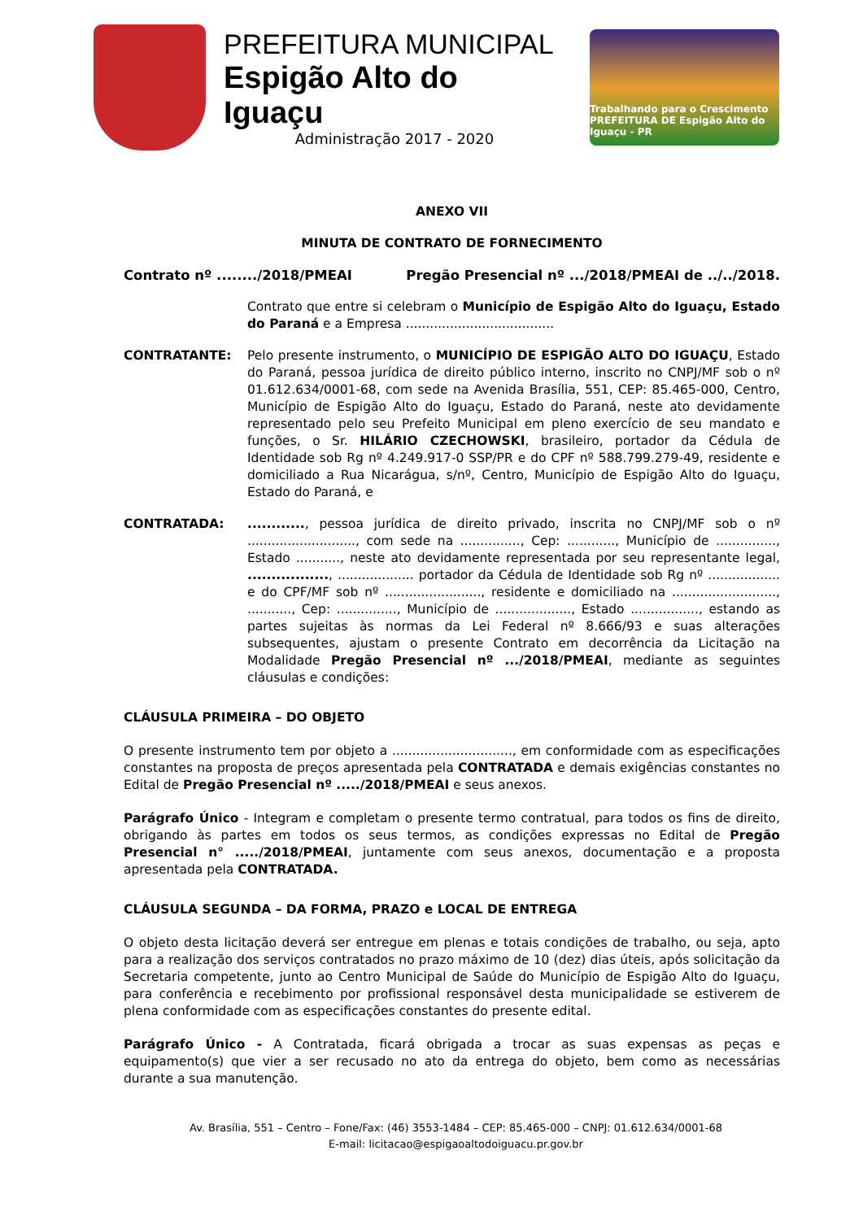PREFEITURA MUNICIPAL
Espigão Alto do Iguaçu
Administração 2017 - 2020
Trabalhando para o Crescimento
PREFEITURA DE Espigão Alto do Iguaçu - PR
ANEXO VII
MINUTA DE CONTRATO DE FORNECIMENTO
Contrato nº ......../2018/PMEAI Pregão Presencial nº .../2018/PMEAI de ../../2018.
Contrato que entre si celebram o Município de Espigão Alto do Iguaçu, Estado do Paraná e a Empresa .....................................
CONTRATANTE: Pelo presente instrumento, o MUNICÍPIO DE ESPIGÃO ALTO DO IGUAÇU, Estado do Paraná, pessoa jurídica de direito público interno, inscrito no CNPJ/MF sob o nº 01.612.634/0001-68, com sede na Avenida Brasília, 551, CEP: 85.465-000, Centro, Município de Espigão Alto do Iguaçu, Estado do Paraná, neste ato devidamente representado pelo seu Prefeito Municipal em pleno exercício de seu mandato e funções, o Sr. HILÁRIO CZECHOWSKI, brasileiro, portador da Cédula de Identidade sob Rg nº 4.249.917-0 SSP/PR e do CPF nº 588.799.279-49, residente e domiciliado a Rua Nicarágua, s/nº, Centro, Município de Espigão Alto do Iguaçu, Estado do Paraná, e
CONTRATADA: ............, pessoa jurídica de direito privado, inscrita no CNPJ/MF sob o nº ..........................., com sede na ..............., Cep: ............, Município de ..............., Estado ..........., neste ato devidamente representada por seu representante legal, ................., ................... portador da Cédula de Identidade sob Rg nº .................. e do CPF/MF sob nº ........................, residente e domiciliado na .........................., ..........., Cep: ..............., Município de ..................., Estado ................., estando as partes sujeitas às normas da Lei Federal nº 8.666/93 e suas alterações subsequentes, ajustam o presente Contrato em decorrência da Licitação na Modalidade Pregão Presencial nº .../2018/PMEAI, mediante as seguintes cláusulas e condições:
CLÁUSULA PRIMEIRA – DO OBJETO
O presente instrumento tem por objeto a .............................., em conformidade com as especificações constantes na proposta de preços apresentada pela CONTRATADA e demais exigências constantes no Edital de Pregão Presencial nº ...../2018/PMEAI e seus anexos.
Parágrafo Único - Integram e completam o presente termo contratual, para todos os fins de direito, obrigando às partes em todos os seus termos, as condições expressas no Edital de Pregão Presencial n° ...../2018/PMEAI, juntamente com seus anexos, documentação e a proposta apresentada pela CONTRATADA.
CLÁUSULA SEGUNDA – DA FORMA, PRAZO e LOCAL DE ENTREGA
O objeto desta licitação deverá ser entregue em plenas e totais condições de trabalho, ou seja, apto para a realização dos serviços contratados no prazo máximo de 10 (dez) dias úteis, após solicitação da Secretaria competente, junto ao Centro Municipal de Saúde do Município de Espigão Alto do Iguaçu, para conferência e recebimento por profissional responsável desta municipalidade se estiverem de plena conformidade com as especificações constantes do presente edital.
Parágrafo Único - A Contratada, ficará obrigada a trocar as suas expensas as peças e equipamento(s) que vier a ser recusado no ato da entrega do objeto, bem como as necessárias durante a sua manutenção.
Av. Brasília, 551 – Centro – Fone/Fax: (46) 3553-1484 – CEP: 85.465-000 – CNPJ: 01.612.634/0001-68
E-mail: licitacao@espigaoaltodoiguacu.pr.gov.br